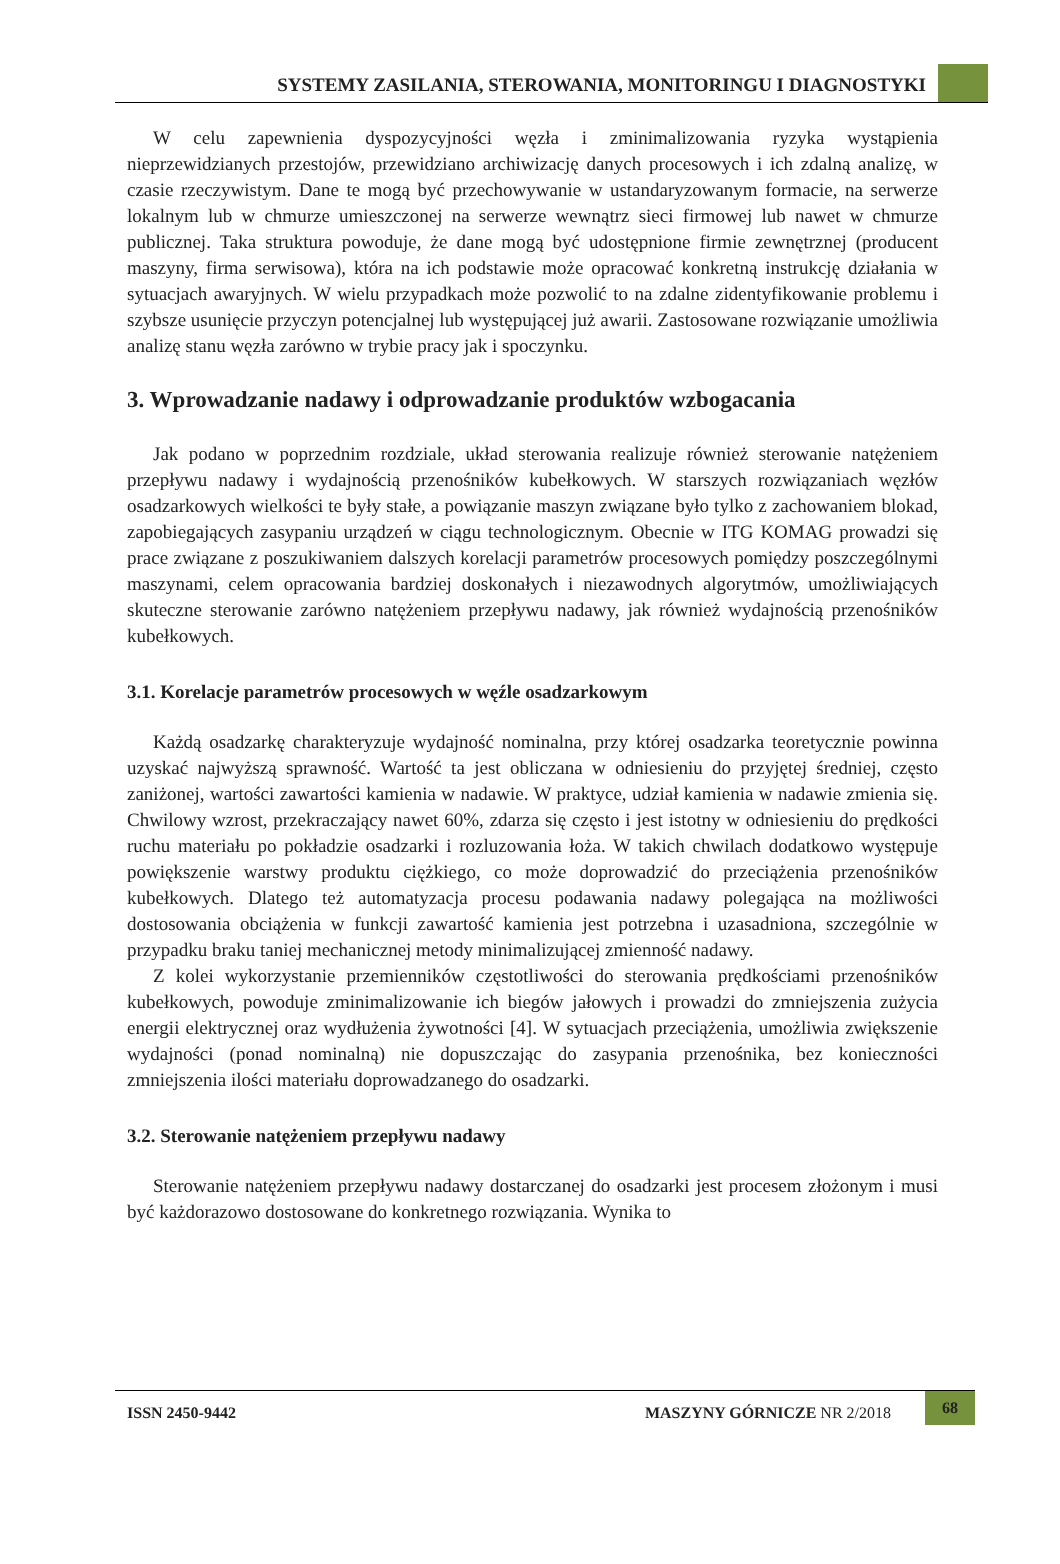SYSTEMY ZASILANIA, STEROWANIA, MONITORINGU I DIAGNOSTYKI
W celu zapewnienia dyspozycyjności węzła i zminimalizowania ryzyka wystąpienia nieprzewidzianych przestojów, przewidziano archiwizację danych procesowych i ich zdalną analizę, w czasie rzeczywistym. Dane te mogą być przechowywanie w ustandaryzowanym formacie, na serwerze lokalnym lub w chmurze umieszczonej na serwerze wewnątrz sieci firmowej lub nawet w chmurze publicznej. Taka struktura powoduje, że dane mogą być udostępnione firmie zewnętrznej (producent maszyny, firma serwisowa), która na ich podstawie może opracować konkretną instrukcję działania w sytuacjach awaryjnych. W wielu przypadkach może pozwolić to na zdalne zidentyfikowanie problemu i szybsze usunięcie przyczyn potencjalnej lub występującej już awarii. Zastosowane rozwiązanie umożliwia analizę stanu węzła zarówno w trybie pracy jak i spoczynku.
3. Wprowadzanie nadawy i odprowadzanie produktów wzbogacania
Jak podano w poprzednim rozdziale, układ sterowania realizuje również sterowanie natężeniem przepływu nadawy i wydajnością przenośników kubełkowych. W starszych rozwiązaniach węzłów osadzarkowych wielkości te były stałe, a powiązanie maszyn związane było tylko z zachowaniem blokad, zapobiegających zasypaniu urządzeń w ciągu technologicznym. Obecnie w ITG KOMAG prowadzi się prace związane z poszukiwaniem dalszych korelacji parametrów procesowych pomiędzy poszczególnymi maszynami, celem opracowania bardziej doskonałych i niezawodnych algorytmów, umożliwiających skuteczne sterowanie zarówno natężeniem przepływu nadawy, jak również wydajnością przenośników kubełkowych.
3.1. Korelacje parametrów procesowych w węźle osadzarkowym
Każdą osadzarkę charakteryzuje wydajność nominalna, przy której osadzarka teoretycznie powinna uzyskać najwyższą sprawność. Wartość ta jest obliczana w odniesieniu do przyjętej średniej, często zaniżonej, wartości zawartości kamienia w nadawie. W praktyce, udział kamienia w nadawie zmienia się. Chwilowy wzrost, przekraczający nawet 60%, zdarza się często i jest istotny w odniesieniu do prędkości ruchu materiału po pokładzie osadzarki i rozluzowania łoża. W takich chwilach dodatkowo występuje powiększenie warstwy produktu ciężkiego, co może doprowadzić do przeciążenia przenośników kubełkowych. Dlatego też automatyzacja procesu podawania nadawy polegająca na możliwości dostosowania obciążenia w funkcji zawartość kamienia jest potrzebna i uzasadniona, szczególnie w przypadku braku taniej mechanicznej metody minimalizującej zmienność nadawy.
Z kolei wykorzystanie przemienników częstotliwości do sterowania prędkościami przenośników kubełkowych, powoduje zminimalizowanie ich biegów jałowych i prowadzi do zmniejszenia zużycia energii elektrycznej oraz wydłużenia żywotności [4]. W sytuacjach przeciążenia, umożliwia zwiększenie wydajności (ponad nominalną) nie dopuszczając do zasypania przenośnika, bez konieczności zmniejszenia ilości materiału doprowadzanego do osadzarki.
3.2. Sterowanie natężeniem przepływu nadawy
Sterowanie natężeniem przepływu nadawy dostarczanej do osadzarki jest procesem złożonym i musi być każdorazowo dostosowane do konkretnego rozwiązania. Wynika to
ISSN 2450-9442 MASZYNY GÓRNICZE NR 2/2018 68